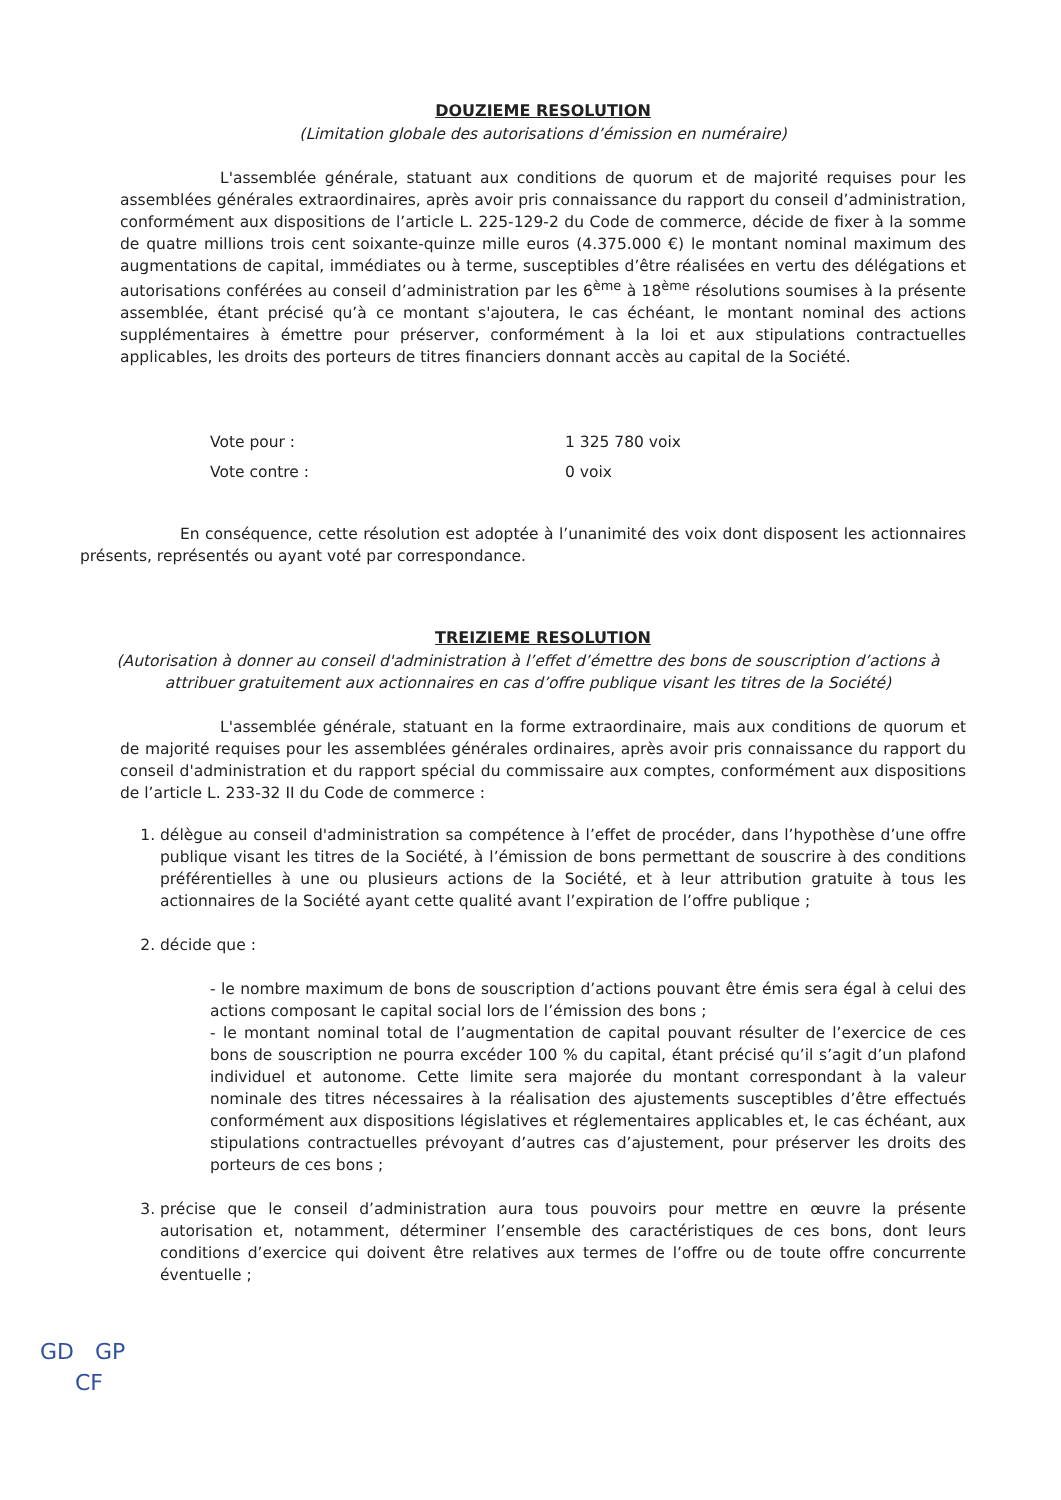DOUZIEME RESOLUTION
(Limitation globale des autorisations d’émission en numéraire)
L'assemblée générale, statuant aux conditions de quorum et de majorité requises pour les assemblées générales extraordinaires, après avoir pris connaissance du rapport du conseil d’administration, conformément aux dispositions de l’article L. 225-129-2 du Code de commerce, décide de fixer à la somme de quatre millions trois cent soixante-quinze mille euros (4.375.000 €) le montant nominal maximum des augmentations de capital, immédiates ou à terme, susceptibles d’être réalisées en vertu des délégations et autorisations conférées au conseil d’administration par les 6<sup>ème</sup> à 18<sup>ème</sup> résolutions soumises à la présente assemblée, étant précisé qu’à ce montant s'ajoutera, le cas échéant, le montant nominal des actions supplémentaires à émettre pour préserver, conformément à la loi et aux stipulations contractuelles applicables, les droits des porteurs de titres financiers donnant accès au capital de la Société.
Vote pour : 1 325 780 voix
Vote contre : 0 voix
En conséquence, cette résolution est adoptée à l’unanimité des voix dont disposent les actionnaires présents, représentés ou ayant voté par correspondance.
TREIZIEME RESOLUTION
(Autorisation à donner au conseil d'administration à l’effet d’émettre des bons de souscription d’actions à attribuer gratuitement aux actionnaires en cas d’offre publique visant les titres de la Société)
L'assemblée générale, statuant en la forme extraordinaire, mais aux conditions de quorum et de majorité requises pour les assemblées générales ordinaires, après avoir pris connaissance du rapport du conseil d'administration et du rapport spécial du commissaire aux comptes, conformément aux dispositions de l’article L. 233-32 II du Code de commerce :
1. délègue au conseil d'administration sa compétence à l’effet de procéder, dans l’hypothèse d’une offre publique visant les titres de la Société, à l’émission de bons permettant de souscrire à des conditions préférentielles à une ou plusieurs actions de la Société, et à leur attribution gratuite à tous les actionnaires de la Société ayant cette qualité avant l’expiration de l’offre publique ;
2. décide que :
- le nombre maximum de bons de souscription d’actions pouvant être émis sera égal à celui des actions composant le capital social lors de l’émission des bons ;
- le montant nominal total de l’augmentation de capital pouvant résulter de l’exercice de ces bons de souscription ne pourra excéder 100 % du capital, étant précisé qu’il s’agit d’un plafond individuel et autonome. Cette limite sera majorée du montant correspondant à la valeur nominale des titres nécessaires à la réalisation des ajustements susceptibles d’être effectués conformément aux dispositions législatives et réglementaires applicables et, le cas échéant, aux stipulations contractuelles prévoyant d’autres cas d’ajustement, pour préserver les droits des porteurs de ces bons ;
3. précise que le conseil d’administration aura tous pouvoirs pour mettre en œuvre la présente autorisation et, notamment, déterminer l’ensemble des caractéristiques de ces bons, dont leurs conditions d’exercice qui doivent être relatives aux termes de l’offre ou de toute offre concurrente éventuelle ;
GD GP
CF